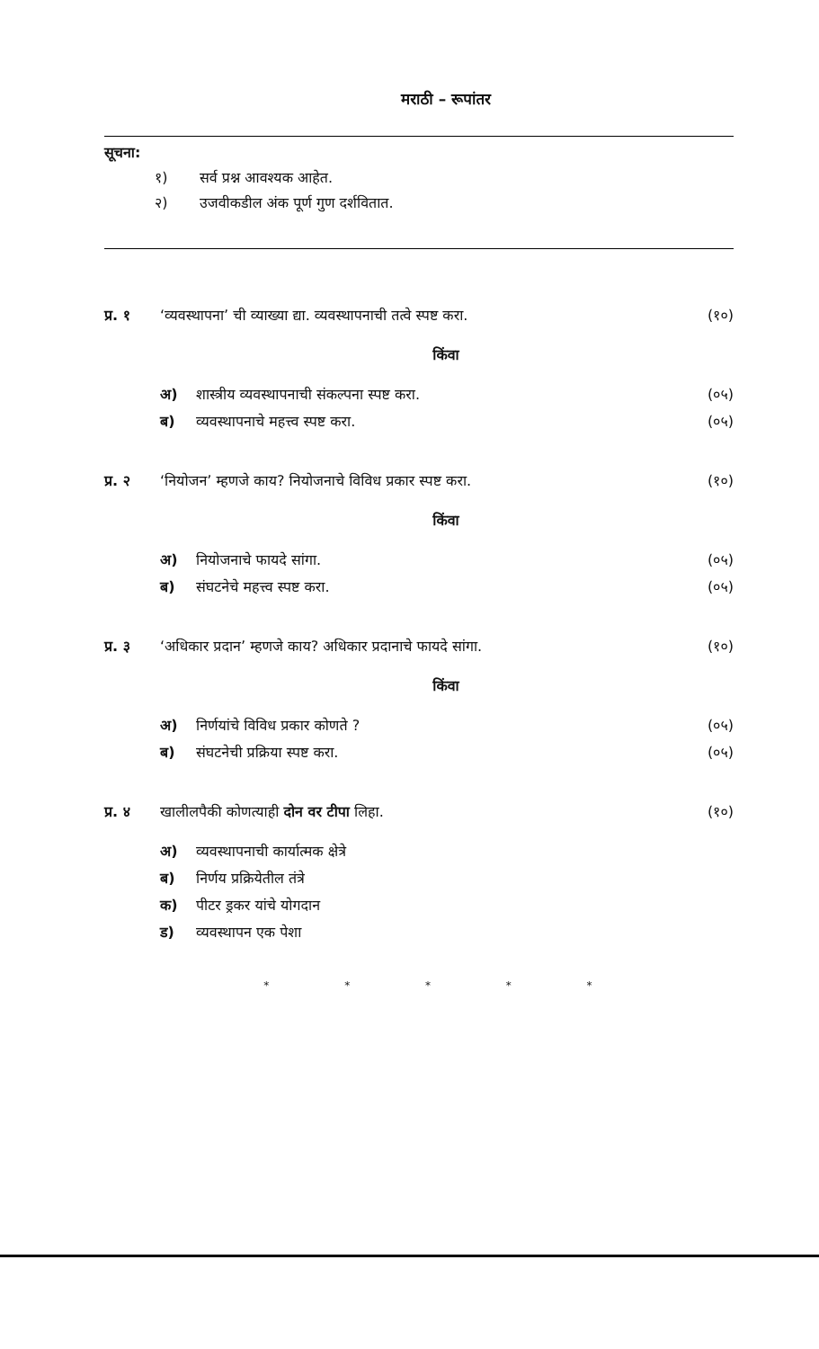मराठी – रूपांतर
सूचना:
१) सर्व प्रश्न आवश्यक आहेत.
२) उजवीकडील अंक पूर्ण गुण दर्शवितात.
प्र. १ ‘व्यवस्थापना’ ची व्याख्या द्या. व्यवस्थापनाची तत्वे स्पष्ट करा. (१०)
किंवा
अ) शास्त्रीय व्यवस्थापनाची संकल्पना स्पष्ट करा. (०५)
ब) व्यवस्थापनाचे महत्त्व स्पष्ट करा. (०५)
प्र. २ ‘नियोजन’ म्हणजे काय? नियोजनाचे विविध प्रकार स्पष्ट करा. (१०)
किंवा
अ) नियोजनाचे फायदे सांगा. (०५)
ब) संघटनेचे महत्त्व स्पष्ट करा. (०५)
प्र. ३ ‘अधिकार प्रदान’ म्हणजे काय? अधिकार प्रदानाचे फायदे सांगा. (१०)
किंवा
अ) निर्णयांचे विविध प्रकार कोणते ? (०५)
ब) संघटनेची प्रक्रिया स्पष्ट करा. (०५)
प्र. ४ खालीलपैकी कोणत्याही दोन वर टीपा लिहा. (१०)
अ) व्यवस्थापनाची कार्यात्मक क्षेत्रे
ब) निर्णय प्रक्रियेतील तंत्रे
क) पीटर ड्रकर यांचे योगदान
ड) व्यवस्थापन एक पेशा
* * * * *